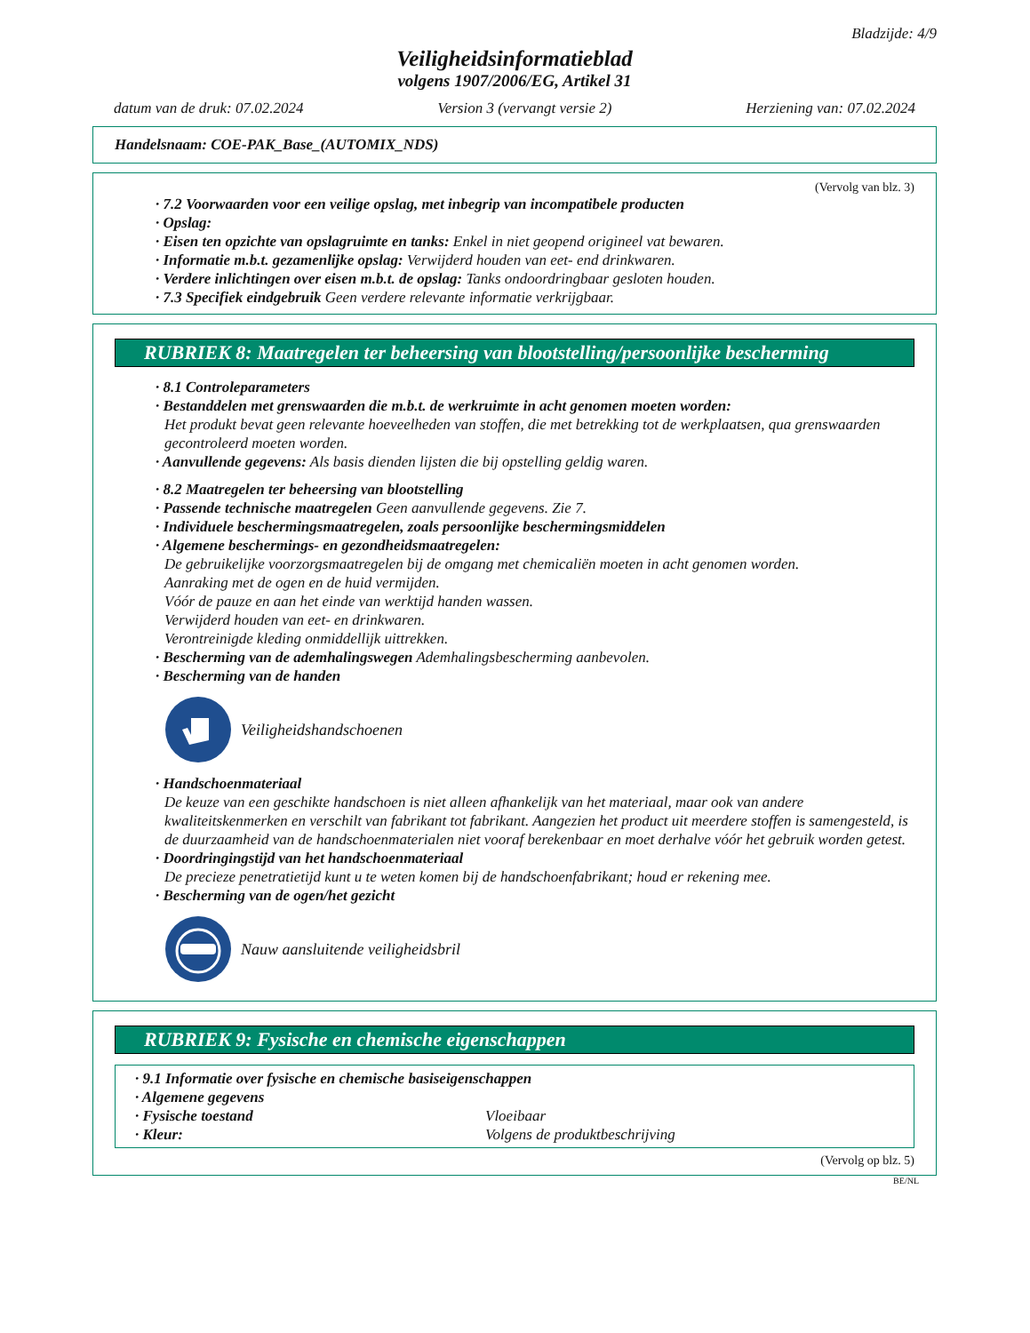Bladzijde: 4/9
Veiligheidsinformatieblad
volgens 1907/2006/EG, Artikel 31
datum van de druk: 07.02.2024 Version 3 (vervangt versie 2) Herziening van: 07.02.2024
Handelsnaam: COE-PAK_Base_(AUTOMIX_NDS)
(Vervolg van blz. 3)
· 7.2 Voorwaarden voor een veilige opslag, met inbegrip van incompatibele producten
· Opslag:
· Eisen ten opzichte van opslagruimte en tanks: Enkel in niet geopend origineel vat bewaren.
· Informatie m.b.t. gezamenlijke opslag: Verwijderd houden van eet- end drinkwaren.
· Verdere inlichtingen over eisen m.b.t. de opslag: Tanks ondoordringbaar gesloten houden.
· 7.3 Specifiek eindgebruik Geen verdere relevante informatie verkrijgbaar.
RUBRIEK 8: Maatregelen ter beheersing van blootstelling/persoonlijke bescherming
· 8.1 Controleparameters
· Bestanddelen met grenswaarden die m.b.t. de werkruimte in acht genomen moeten worden:
Het produkt bevat geen relevante hoeveelheden van stoffen, die met betrekking tot de werkplaatsen, qua grenswaarden gecontroleerd moeten worden.
· Aanvullende gegevens: Als basis dienden lijsten die bij opstelling geldig waren.
· 8.2 Maatregelen ter beheersing van blootstelling
· Passende technische maatregelen Geen aanvullende gegevens. Zie 7.
· Individuele beschermingsmaatregelen, zoals persoonlijke beschermingsmiddelen
· Algemene beschermings- en gezondheidsmaatregelen:
De gebruikelijke voorzorgsmaatregelen bij de omgang met chemicaliën moeten in acht genomen worden.
Aanraking met de ogen en de huid vermijden.
Vóór de pauze en aan het einde van werktijd handen wassen.
Verwijderd houden van eet- en drinkwaren.
Verontreinigde kleding onmiddellijk uittrekken.
· Bescherming van de ademhalingswegen Ademhalingsbescherming aanbevolen.
· Bescherming van de handen
Veiligheidshandschoenen
· Handschoenmateriaal
De keuze van een geschikte handschoen is niet alleen afhankelijk van het materiaal, maar ook van andere kwaliteitskenmerken en verschilt van fabrikant tot fabrikant. Aangezien het product uit meerdere stoffen is samengesteld, is de duurzaamheid van de handschoenmaterialen niet vooraf berekenbaar en moet derhalve vóór het gebruik worden getest.
· Doordringingstijd van het handschoenmateriaal
De precieze penetratietijd kunt u te weten komen bij de handschoenfabrikant; houd er rekening mee.
· Bescherming van de ogen/het gezicht
Nauw aansluitende veiligheidsbril
RUBRIEK 9: Fysische en chemische eigenschappen
· 9.1 Informatie over fysische en chemische basiseigenschappen
· Algemene gegevens
· Fysische toestand Vloeibaar
· Kleur: Volgens de produktbeschrijving
(Vervolg op blz. 5)
BE/NL